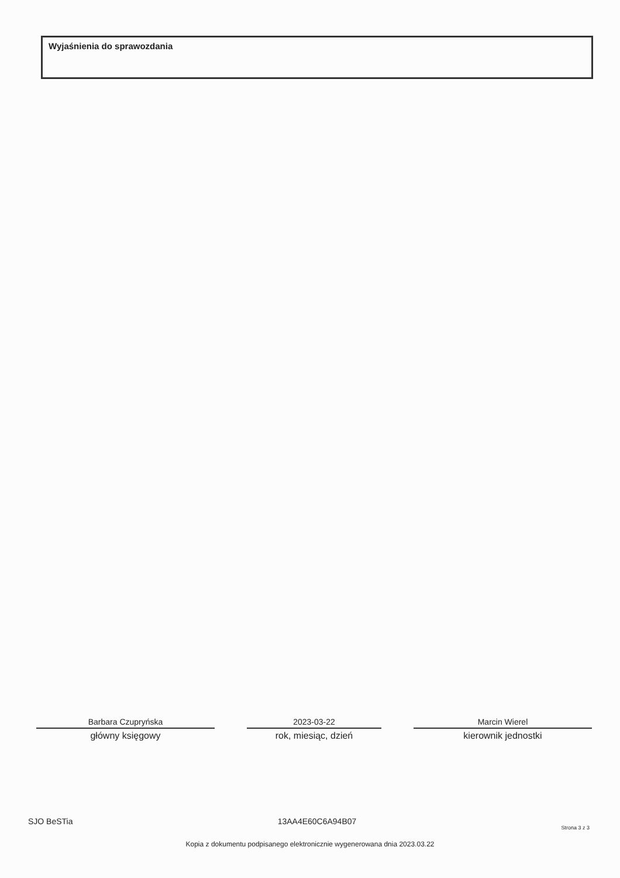Wyjaśnienia do sprawozdania
Barbara Czupryńska
główny księgowy
2023-03-22
rok, miesiąc, dzień
Marcin Wierel
kierownik jednostki
SJO BeSTia 13AA4E60C6A94B07 Strona 3 z 3
Kopia z dokumentu podpisanego elektronicznie wygenerowana dnia 2023.03.22